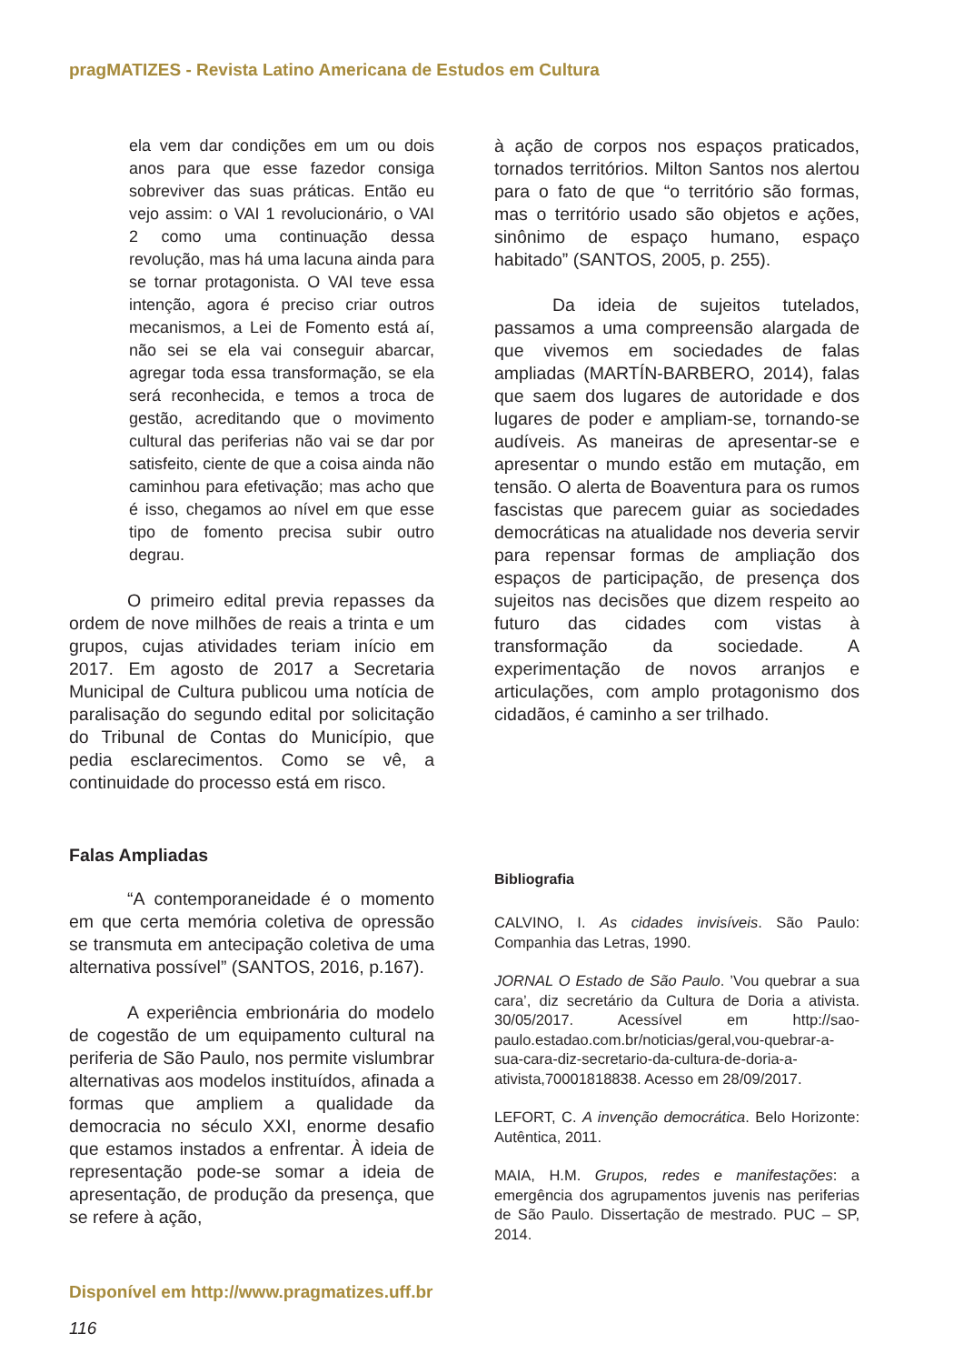pragMATIZES - Revista Latino Americana de Estudos em Cultura
ela vem dar condições em um ou dois anos para que esse fazedor consiga sobreviver das suas práticas. Então eu vejo assim: o VAI 1 revolucionário, o VAI 2 como uma continuação dessa revolução, mas há uma lacuna ainda para se tornar protagonista. O VAI teve essa intenção, agora é preciso criar outros mecanismos, a Lei de Fomento está aí, não sei se ela vai conseguir abarcar, agregar toda essa transformação, se ela será reconhecida, e temos a troca de gestão, acreditando que o movimento cultural das periferias não vai se dar por satisfeito, ciente de que a coisa ainda não caminhou para efetivação; mas acho que é isso, chegamos ao nível em que esse tipo de fomento precisa subir outro degrau.
O primeiro edital previa repasses da ordem de nove milhões de reais a trinta e um grupos, cujas atividades teriam início em 2017. Em agosto de 2017 a Secretaria Municipal de Cultura publicou uma notícia de paralisação do segundo edital por solicitação do Tribunal de Contas do Município, que pedia esclarecimentos. Como se vê, a continuidade do processo está em risco.
Falas Ampliadas
“A contemporaneidade é o momento em que certa memória coletiva de opressão se transmuta em antecipação coletiva de uma alternativa possível” (SANTOS, 2016, p.167).
A experiência embrionária do modelo de cogestão de um equipamento cultural na periferia de São Paulo, nos permite vislumbrar alternativas aos modelos instituídos, afinada a formas que ampliem a qualidade da democracia no século XXI, enorme desafio que estamos instados a enfrentar. À ideia de representação pode-se somar a ideia de apresentação, de produção da presença, que se refere à ação,
à ação de corpos nos espaços praticados, tornados territórios. Milton Santos nos alertou para o fato de que “o território são formas, mas o território usado são objetos e ações, sinônimo de espaço humano, espaço habitado” (SANTOS, 2005, p. 255).
Da ideia de sujeitos tutelados, passamos a uma compreensão alargada de que vivemos em sociedades de falas ampliadas (MARTÍN-BARBERO, 2014), falas que saem dos lugares de autoridade e dos lugares de poder e ampliam-se, tornando-se audíveis. As maneiras de apresentar-se e apresentar o mundo estão em mutação, em tensão. O alerta de Boaventura para os rumos fascistas que parecem guiar as sociedades democráticas na atualidade nos deveria servir para repensar formas de ampliação dos espaços de participação, de presença dos sujeitos nas decisões que dizem respeito ao futuro das cidades com vistas à transformação da sociedade. A experimentação de novos arranjos e articulações, com amplo protagonismo dos cidadãos, é caminho a ser trilhado.
Bibliografia
CALVINO, I. As cidades invisíveis. São Paulo: Companhia das Letras, 1990.
JORNAL O Estado de São Paulo. ’Vou quebrar a sua cara’, diz secretário da Cultura de Doria a ativista. 30/05/2017. Acessível em http://sao-paulo.estadao.com.br/noticias/geral,vou-quebrar-a-sua-cara-diz-secretario-da-cultura-de-doria-a-ativista,70001818838. Acesso em 28/09/2017.
LEFORT, C. A invenção democrática. Belo Horizonte: Autêntica, 2011.
MAIA, H.M. Grupos, redes e manifestações: a emergência dos agrupamentos juvenis nas periferias de São Paulo. Dissertação de mestrado. PUC – SP, 2014.
Disponível em http://www.pragmatizes.uff.br
116